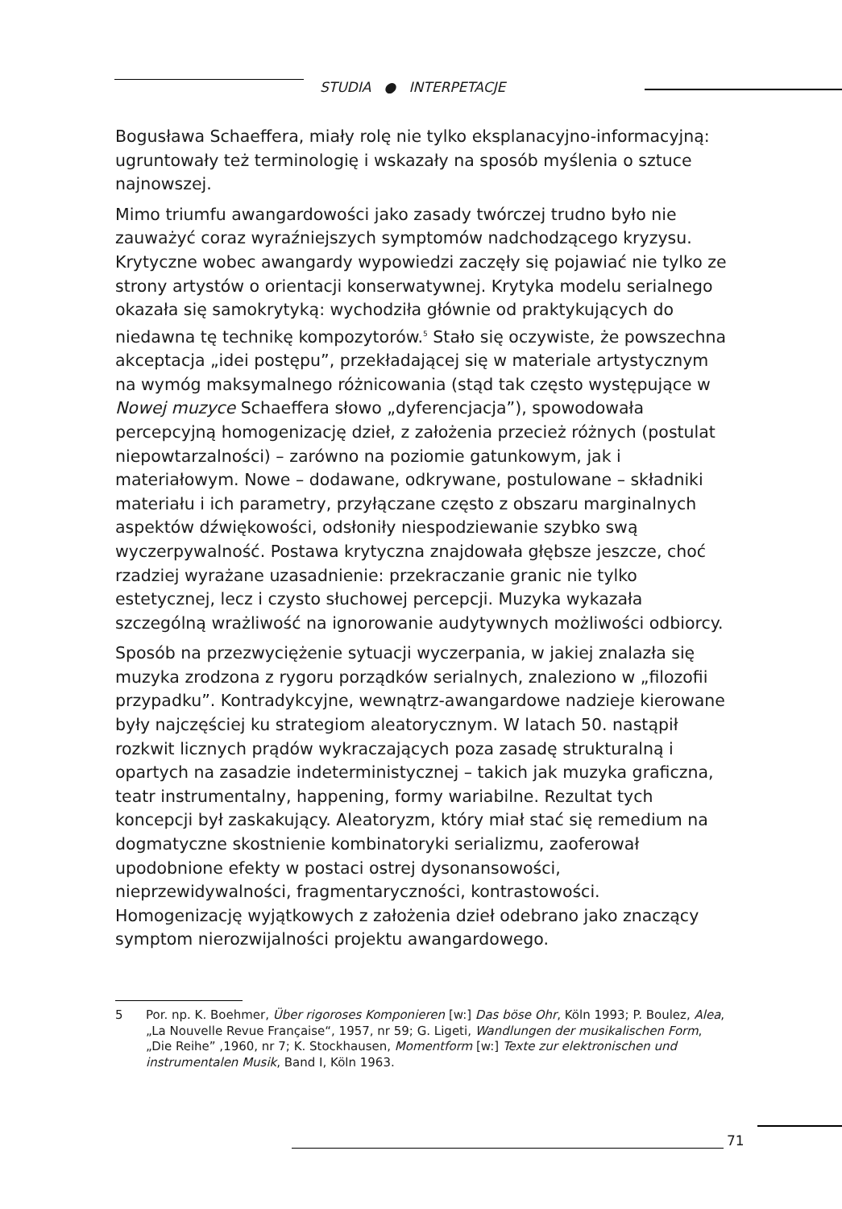STUDIA ● INTERPETACJE
Bogusława Schaeffera, miały rolę nie tylko eksplanacyjno-informacyjną: ugruntowały też terminologię i wskazały na sposób myślenia o sztuce najnowszej.
Mimo triumfu awangardowości jako zasady twórczej trudno było nie zauważyć coraz wyraźniejszych symptomów nadchodzącego kryzysu. Krytyczne wobec awangardy wypowiedzi zaczęły się pojawiać nie tylko ze strony artystów o orientacji konserwatywnej. Krytyka modelu serialnego okazała się samokrytyką: wychodziła głównie od praktykujących do niedawna tę technikę kompozytorów.<sup>5</sup> Stało się oczywiste, że powszechna akceptacja „idei postępu”, przekładającej się w materiale artystycznym na wymóg maksymalnego różnicowania (stąd tak często występujące w Nowej muzyce Schaeffera słowo „dyferencjacja”), spowodowała percepcyjną homogenizację dzieł, z założenia przecież różnych (postulat niepowtarzalności) – zarówno na poziomie gatunkowym, jak i materiałowym. Nowe – dodawane, odkrywane, postulowane – składniki materiału i ich parametry, przyłączane często z obszaru marginalnych aspektów dźwiękowości, odsłoniły niespodziewanie szybko swą wyczerpywalność. Postawa krytyczna znajdowała głębsze jeszcze, choć rzadziej wyrażane uzasadnienie: przekraczanie granic nie tylko estetycznej, lecz i czysto słuchowej percepcji. Muzyka wykazała szczególną wrażliwość na ignorowanie audytywnych możliwości odbiorcy.
Sposób na przezwyciężenie sytuacji wyczerpania, w jakiej znalazła się muzyka zrodzona z rygoru porządków serialnych, znaleziono w „filozofii przypadku”. Kontradykcyjne, wewnątrz-awangardowe nadzieje kierowane były najczęściej ku strategiom aleatorycznym. W latach 50. nastąpił rozkwit licznych prądów wykraczających poza zasadę strukturalną i opartych na zasadzie indeterministycznej – takich jak muzyka graficzna, teatr instrumentalny, happening, formy wariabilne. Rezultat tych koncepcji był zaskakujący. Aleatoryzm, który miał stać się remedium na dogmatyczne skostnienie kombinatoryki serializmu, zaoferował upodobnione efekty w postaci ostrej dysonansowości, nieprzewidywalności, fragmentaryczności, kontrastowości. Homogenizację wyjątkowych z założenia dzieł odebrano jako znaczący symptom nierozwijalności projektu awangardowego.
5 Por. np. K. Boehmer, Über rigoroses Komponieren [w:] Das böse Ohr, Köln 1993; P. Boulez, Alea, „La Nouvelle Revue Française“, 1957, nr 59; G. Ligeti, Wandlungen der musikalischen Form, „Die Reihe” ,1960, nr 7; K. Stockhausen, Momentform [w:] Texte zur elektronischen und instrumentalen Musik, Band I, Köln 1963.
71